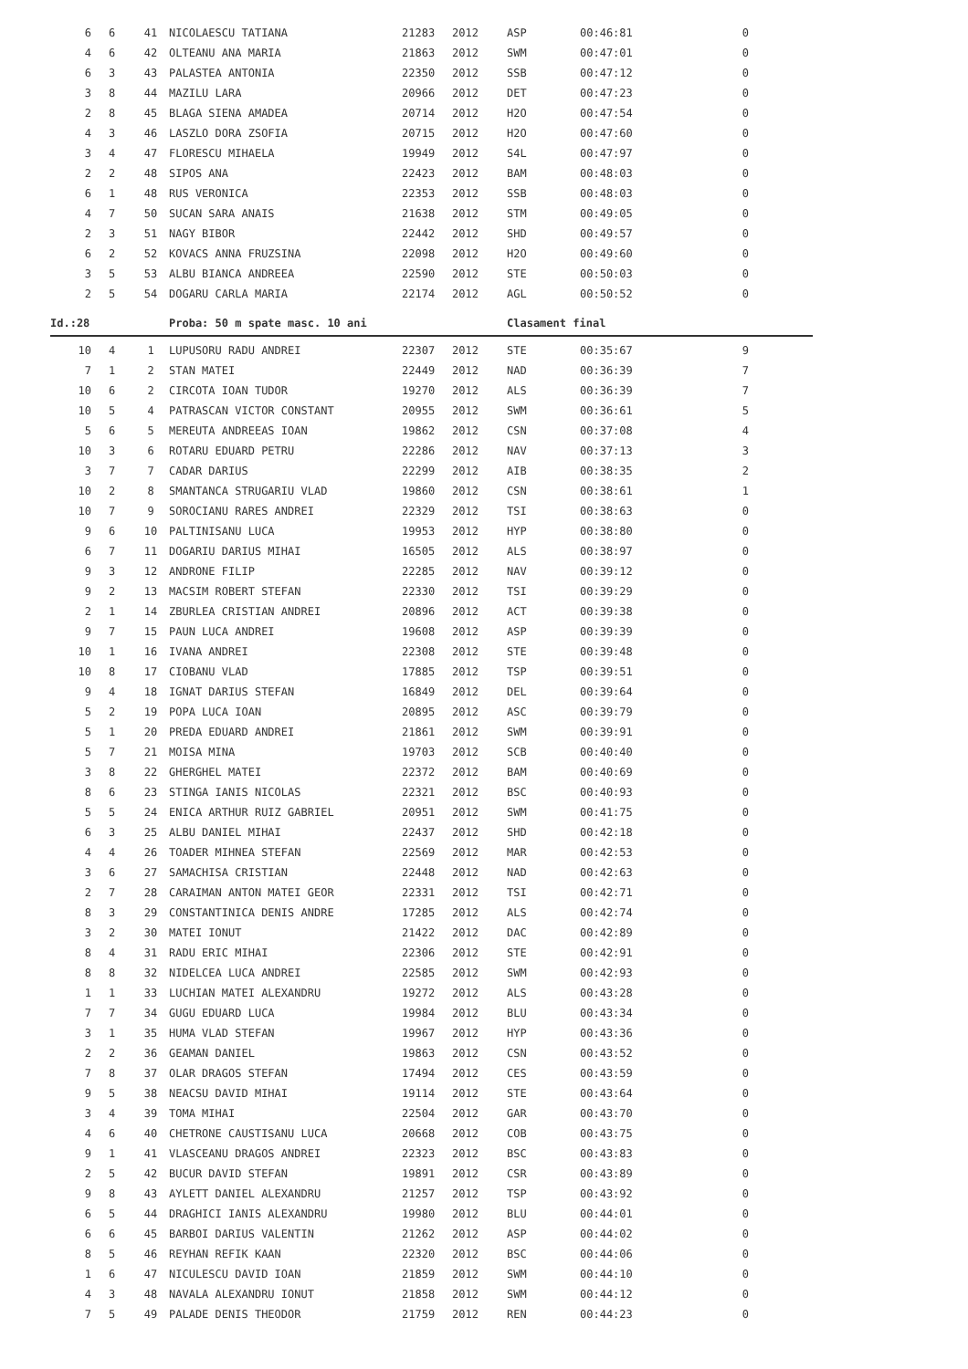| 6 | 6 | 41 | NICOLAESCU TATIANA | 21283 | 2012 | ASP | 00:46:81 | 0 |
| 4 | 6 | 42 | OLTEANU ANA MARIA | 21863 | 2012 | SWM | 00:47:01 | 0 |
| 6 | 3 | 43 | PALASTEA ANTONIA | 22350 | 2012 | SSB | 00:47:12 | 0 |
| 3 | 8 | 44 | MAZILU LARA | 20966 | 2012 | DET | 00:47:23 | 0 |
| 2 | 8 | 45 | BLAGA SIENA AMADEA | 20714 | 2012 | H2O | 00:47:54 | 0 |
| 4 | 3 | 46 | LASZLO DORA ZSOFIA | 20715 | 2012 | H2O | 00:47:60 | 0 |
| 3 | 4 | 47 | FLORESCU MIHAELA | 19949 | 2012 | S4L | 00:47:97 | 0 |
| 2 | 2 | 48 | SIPOS ANA | 22423 | 2012 | BAM | 00:48:03 | 0 |
| 6 | 1 | 48 | RUS VERONICA | 22353 | 2012 | SSB | 00:48:03 | 0 |
| 4 | 7 | 50 | SUCAN SARA ANAIS | 21638 | 2012 | STM | 00:49:05 | 0 |
| 2 | 3 | 51 | NAGY BIBOR | 22442 | 2012 | SHD | 00:49:57 | 0 |
| 6 | 2 | 52 | KOVACS ANNA FRUZSINA | 22098 | 2012 | H2O | 00:49:60 | 0 |
| 3 | 5 | 53 | ALBU BIANCA ANDREEA | 22590 | 2012 | STE | 00:50:03 | 0 |
| 2 | 5 | 54 | DOGARU CARLA MARIA | 22174 | 2012 | AGL | 00:50:52 | 0 |
Id.:28 Proba: 50 m spate masc. 10 ani Clasament final
| 10 | 4 | 1 | LUPUSORU RADU ANDREI | 22307 | 2012 | STE | 00:35:67 | 9 |
| 7 | 1 | 2 | STAN MATEI | 22449 | 2012 | NAD | 00:36:39 | 7 |
| 10 | 6 | 2 | CIRCOTA IOAN TUDOR | 19270 | 2012 | ALS | 00:36:39 | 7 |
| 10 | 5 | 4 | PATRASCAN VICTOR CONSTANT | 20955 | 2012 | SWM | 00:36:61 | 5 |
| 5 | 6 | 5 | MEREUTA ANDREEAS IOAN | 19862 | 2012 | CSN | 00:37:08 | 4 |
| 10 | 3 | 6 | ROTARU EDUARD PETRU | 22286 | 2012 | NAV | 00:37:13 | 3 |
| 3 | 7 | 7 | CADAR DARIUS | 22299 | 2012 | AIB | 00:38:35 | 2 |
| 10 | 2 | 8 | SMANTANCA STRUGARIU VLAD | 19860 | 2012 | CSN | 00:38:61 | 1 |
| 10 | 7 | 9 | SOROCIANU RARES ANDREI | 22329 | 2012 | TSI | 00:38:63 | 0 |
| 9 | 6 | 10 | PALTINISANU LUCA | 19953 | 2012 | HYP | 00:38:80 | 0 |
| 6 | 7 | 11 | DOGARIU DARIUS MIHAI | 16505 | 2012 | ALS | 00:38:97 | 0 |
| 9 | 3 | 12 | ANDRONE FILIP | 22285 | 2012 | NAV | 00:39:12 | 0 |
| 9 | 2 | 13 | MACSIM ROBERT STEFAN | 22330 | 2012 | TSI | 00:39:29 | 0 |
| 2 | 1 | 14 | ZBURLEA CRISTIAN ANDREI | 20896 | 2012 | ACT | 00:39:38 | 0 |
| 9 | 7 | 15 | PAUN LUCA ANDREI | 19608 | 2012 | ASP | 00:39:39 | 0 |
| 10 | 1 | 16 | IVANA ANDREI | 22308 | 2012 | STE | 00:39:48 | 0 |
| 10 | 8 | 17 | CIOBANU VLAD | 17885 | 2012 | TSP | 00:39:51 | 0 |
| 9 | 4 | 18 | IGNAT DARIUS STEFAN | 16849 | 2012 | DEL | 00:39:64 | 0 |
| 5 | 2 | 19 | POPA LUCA IOAN | 20895 | 2012 | ASC | 00:39:79 | 0 |
| 5 | 1 | 20 | PREDA EDUARD ANDREI | 21861 | 2012 | SWM | 00:39:91 | 0 |
| 5 | 7 | 21 | MOISA MINA | 19703 | 2012 | SCB | 00:40:40 | 0 |
| 3 | 8 | 22 | GHERGHEL MATEI | 22372 | 2012 | BAM | 00:40:69 | 0 |
| 8 | 6 | 23 | STINGA IANIS NICOLAS | 22321 | 2012 | BSC | 00:40:93 | 0 |
| 5 | 5 | 24 | ENICA ARTHUR RUIZ GABRIEL | 20951 | 2012 | SWM | 00:41:75 | 0 |
| 6 | 3 | 25 | ALBU DANIEL MIHAI | 22437 | 2012 | SHD | 00:42:18 | 0 |
| 4 | 4 | 26 | TOADER MIHNEA STEFAN | 22569 | 2012 | MAR | 00:42:53 | 0 |
| 3 | 6 | 27 | SAMACHISA CRISTIAN | 22448 | 2012 | NAD | 00:42:63 | 0 |
| 2 | 7 | 28 | CARAIMAN ANTON MATEI GEOR | 22331 | 2012 | TSI | 00:42:71 | 0 |
| 8 | 3 | 29 | CONSTANTINICA DENIS ANDRE | 17285 | 2012 | ALS | 00:42:74 | 0 |
| 3 | 2 | 30 | MATEI IONUT | 21422 | 2012 | DAC | 00:42:89 | 0 |
| 8 | 4 | 31 | RADU ERIC MIHAI | 22306 | 2012 | STE | 00:42:91 | 0 |
| 8 | 8 | 32 | NIDELCEA LUCA ANDREI | 22585 | 2012 | SWM | 00:42:93 | 0 |
| 1 | 1 | 33 | LUCHIAN MATEI ALEXANDRU | 19272 | 2012 | ALS | 00:43:28 | 0 |
| 7 | 7 | 34 | GUGU EDUARD LUCA | 19984 | 2012 | BLU | 00:43:34 | 0 |
| 3 | 1 | 35 | HUMA VLAD STEFAN | 19967 | 2012 | HYP | 00:43:36 | 0 |
| 2 | 2 | 36 | GEAMAN DANIEL | 19863 | 2012 | CSN | 00:43:52 | 0 |
| 7 | 8 | 37 | OLAR DRAGOS STEFAN | 17494 | 2012 | CES | 00:43:59 | 0 |
| 9 | 5 | 38 | NEACSU DAVID MIHAI | 19114 | 2012 | STE | 00:43:64 | 0 |
| 3 | 4 | 39 | TOMA MIHAI | 22504 | 2012 | GAR | 00:43:70 | 0 |
| 4 | 6 | 40 | CHETRONE CAUSTISANU LUCA | 20668 | 2012 | COB | 00:43:75 | 0 |
| 9 | 1 | 41 | VLASCEANU DRAGOS ANDREI | 22323 | 2012 | BSC | 00:43:83 | 0 |
| 2 | 5 | 42 | BUCUR DAVID STEFAN | 19891 | 2012 | CSR | 00:43:89 | 0 |
| 9 | 8 | 43 | AYLETT DANIEL ALEXANDRU | 21257 | 2012 | TSP | 00:43:92 | 0 |
| 6 | 5 | 44 | DRAGHICI IANIS ALEXANDRU | 19980 | 2012 | BLU | 00:44:01 | 0 |
| 6 | 6 | 45 | BARBOI DARIUS VALENTIN | 21262 | 2012 | ASP | 00:44:02 | 0 |
| 8 | 5 | 46 | REYHAN REFIK KAAN | 22320 | 2012 | BSC | 00:44:06 | 0 |
| 1 | 6 | 47 | NICULESCU DAVID IOAN | 21859 | 2012 | SWM | 00:44:10 | 0 |
| 4 | 3 | 48 | NAVALA ALEXANDRU IONUT | 21858 | 2012 | SWM | 00:44:12 | 0 |
| 7 | 5 | 49 | PALADE DENIS THEODOR | 21759 | 2012 | REN | 00:44:23 | 0 |